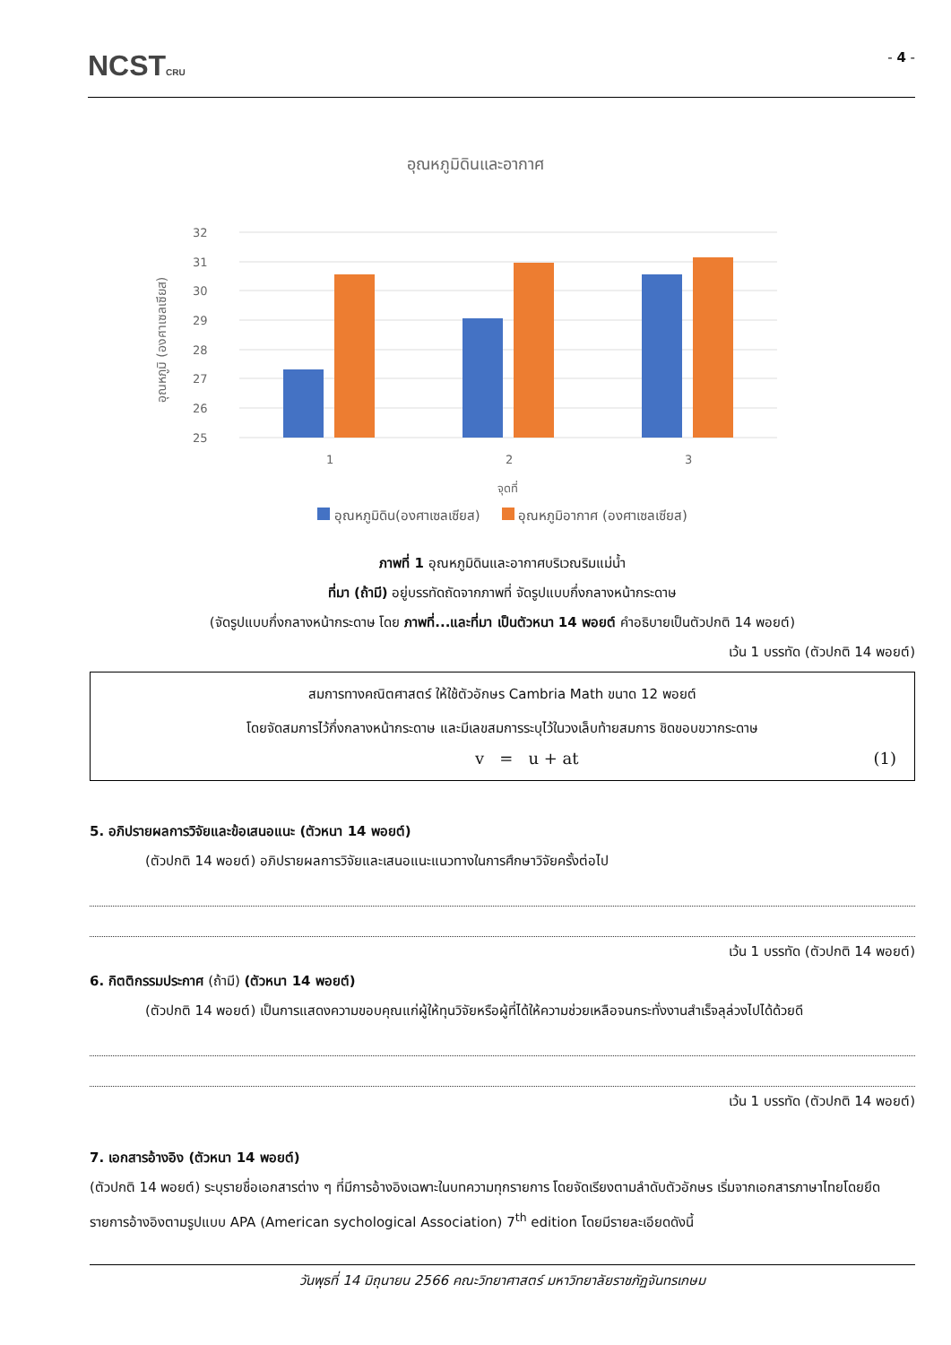NCSTCRU
- 4 -
อุณหภูมิดินและอากาศ
32
31
30
29
28
27
26
25
1
2
3
จุดที่
อุณหภูมิ (องศาเซลเซียส)
อุณหภูมิดิน(องศาเซลเซียส) อุณหภูมิอากาศ (องศาเซลเซียส)
ภาพที่ 1 อุณหภูมิดินและอากาศบริเวณริมแม่น้ำ
ที่มา (ถ้ามี) อยู่บรรทัดถัดจากภาพที่ จัดรูปแบบกึ่งกลางหน้ากระดาษ
(จัดรูปแบบกึ่งกลางหน้ากระดาษ โดย ภาพที่...และที่มา เป็นตัวหนา 14 พอยต์ คำอธิบายเป็นตัวปกติ 14 พอยต์)
เว้น 1 บรรทัด (ตัวปกติ 14 พอยต์)
สมการทางคณิตศาสตร์ ให้ใช้ตัวอักษร Cambria Math ขนาด 12 พอยต์
โดยจัดสมการไว้กึ่งกลางหน้ากระดาษ และมีเลขสมการระบุไว้ในวงเล็บท้ายสมการ ชิดขอบขวากระดาษ
v = u + at (1)
5. อภิปรายผลการวิจัยและข้อเสนอแนะ (ตัวหนา 14 พอยต์)
(ตัวปกติ 14 พอยต์) อภิปรายผลการวิจัยและเสนอแนะแนวทางในการศึกษาวิจัยครั้งต่อไป
เว้น 1 บรรทัด (ตัวปกติ 14 พอยต์)
6. กิตติกรรมประกาศ (ถ้ามี) (ตัวหนา 14 พอยต์)
(ตัวปกติ 14 พอยต์) เป็นการแสดงความขอบคุณแก่ผู้ให้ทุนวิจัยหรือผู้ที่ได้ให้ความช่วยเหลือจนกระทั่งงานสำเร็จลุล่วงไปได้ด้วยดี
เว้น 1 บรรทัด (ตัวปกติ 14 พอยต์)
7. เอกสารอ้างอิง (ตัวหนา 14 พอยต์)
(ตัวปกติ 14 พอยต์) ระบุรายชื่อเอกสารต่าง ๆ ที่มีการอ้างอิงเฉพาะในบทความทุกรายการ โดยจัดเรียงตามลำดับตัวอักษร เริ่มจากเอกสารภาษาไทยโดยยึดรายการอ้างอิงตามรูปแบบ APA (American sychological Association) 7<sup>th</sup> edition โดยมีรายละเอียดดังนี้
วันพุธที่ 14 มิถุนายน 2566 คณะวิทยาศาสตร์ มหาวิทยาลัยราชภัฏจันทรเกษม